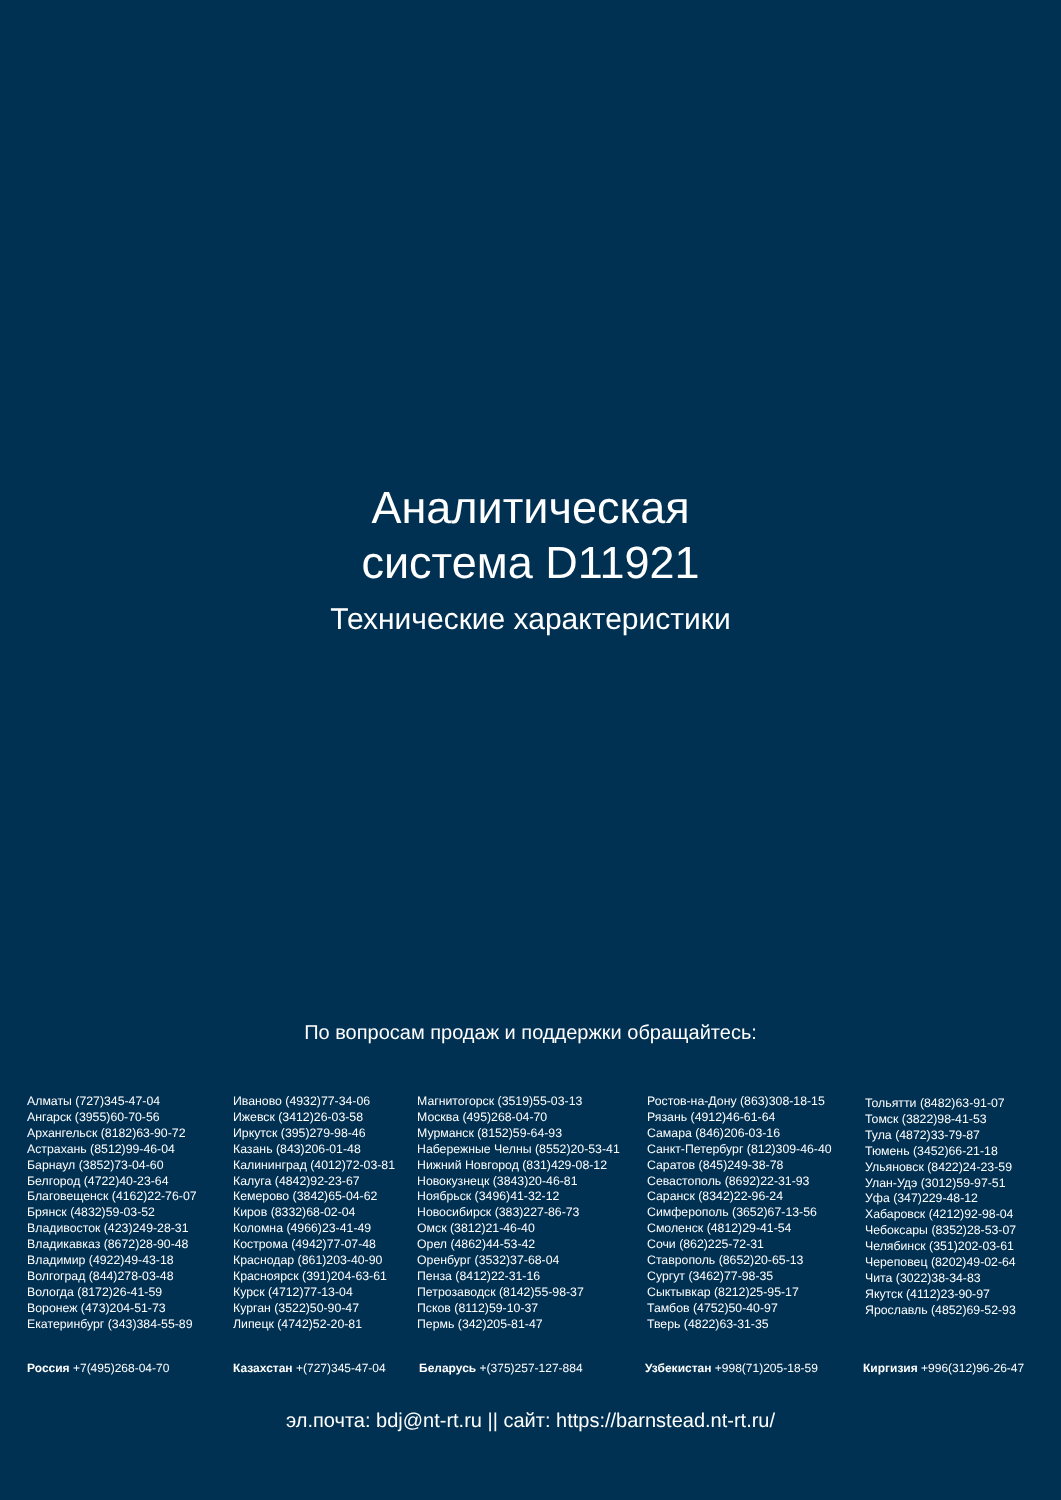Аналитическая
система D11921
Технические характеристики
По вопросам продаж и поддержки обращайтесь:
Алматы (727)345-47-04
Ангарск (3955)60-70-56
Архангельск (8182)63-90-72
Астрахань (8512)99-46-04
Барнаул (3852)73-04-60
Белгород (4722)40-23-64
Благовещенск (4162)22-76-07
Брянск (4832)59-03-52
Владивосток (423)249-28-31
Владикавказ (8672)28-90-48
Владимир (4922)49-43-18
Волгоград (844)278-03-48
Вологда (8172)26-41-59
Воронеж (473)204-51-73
Екатеринбург (343)384-55-89
Иваново (4932)77-34-06
Ижевск (3412)26-03-58
Иркутск (395)279-98-46
Казань (843)206-01-48
Калининград (4012)72-03-81
Калуга (4842)92-23-67
Кемерово (3842)65-04-62
Киров (8332)68-02-04
Коломна (4966)23-41-49
Кострома (4942)77-07-48
Краснодар (861)203-40-90
Красноярск (391)204-63-61
Курск (4712)77-13-04
Курган (3522)50-90-47
Липецк (4742)52-20-81
Магнитогорск (3519)55-03-13
Москва (495)268-04-70
Мурманск (8152)59-64-93
Набережные Челны (8552)20-53-41
Нижний Новгород (831)429-08-12
Новокузнецк (3843)20-46-81
Ноябрьск (3496)41-32-12
Новосибирск (383)227-86-73
Омск (3812)21-46-40
Орел (4862)44-53-42
Оренбург (3532)37-68-04
Пенза (8412)22-31-16
Петрозаводск (8142)55-98-37
Псков (8112)59-10-37
Пермь (342)205-81-47
Ростов-на-Дону (863)308-18-15
Рязань (4912)46-61-64
Самара (846)206-03-16
Санкт-Петербург (812)309-46-40
Саратов (845)249-38-78
Севастополь (8692)22-31-93
Саранск (8342)22-96-24
Симферополь (3652)67-13-56
Смоленск (4812)29-41-54
Сочи (862)225-72-31
Ставрополь (8652)20-65-13
Сургут (3462)77-98-35
Сыктывкар (8212)25-95-17
Тамбов (4752)50-40-97
Тверь (4822)63-31-35
Тольятти (8482)63-91-07
Томск (3822)98-41-53
Тула (4872)33-79-87
Тюмень (3452)66-21-18
Ульяновск (8422)24-23-59
Улан-Удэ (3012)59-97-51
Уфа (347)229-48-12
Хабаровск (4212)92-98-04
Чебоксары (8352)28-53-07
Челябинск (351)202-03-61
Череповец (8202)49-02-64
Чита (3022)38-34-83
Якутск (4112)23-90-97
Ярославль (4852)69-52-93
Россия +7(495)268-04-70 Казахстан +(727)345-47-04 Беларусь +(375)257-127-884 Узбекистан +998(71)205-18-59 Киргизия +996(312)96-26-47
эл.почта: bdj@nt-rt.ru || сайт: https://barnstead.nt-rt.ru/